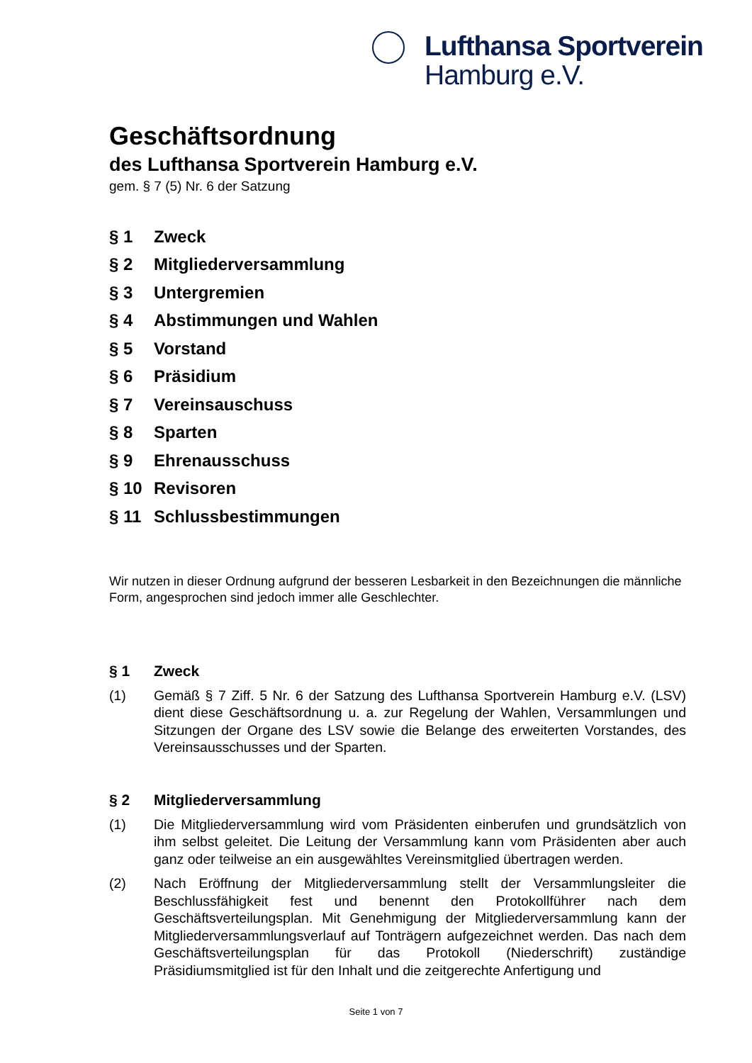Lufthansa Sportverein
Hamburg e.V.
Geschäftsordnung
des Lufthansa Sportverein Hamburg e.V.
gem. § 7 (5) Nr. 6 der Satzung
§ 1 Zweck
§ 2 Mitgliederversammlung
§ 3 Untergremien
§ 4 Abstimmungen und Wahlen
§ 5 Vorstand
§ 6 Präsidium
§ 7 Vereinsauschuss
§ 8 Sparten
§ 9 Ehrenausschuss
§ 10 Revisoren
§ 11 Schlussbestimmungen
Wir nutzen in dieser Ordnung aufgrund der besseren Lesbarkeit in den Bezeichnungen die männliche Form, angesprochen sind jedoch immer alle Geschlechter.
§ 1 Zweck
(1) Gemäß § 7 Ziff. 5 Nr. 6 der Satzung des Lufthansa Sportverein Hamburg e.V. (LSV) dient diese Geschäftsordnung u. a. zur Regelung der Wahlen, Versammlungen und Sitzungen der Organe des LSV sowie die Belange des erweiterten Vorstandes, des Vereinsausschusses und der Sparten.
§ 2 Mitgliederversammlung
(1) Die Mitgliederversammlung wird vom Präsidenten einberufen und grundsätzlich von ihm selbst geleitet. Die Leitung der Versammlung kann vom Präsidenten aber auch ganz oder teilweise an ein ausgewähltes Vereinsmitglied übertragen werden.
(2) Nach Eröffnung der Mitgliederversammlung stellt der Versammlungsleiter die Beschlussfähigkeit fest und benennt den Protokollführer nach dem Geschäftsverteilungsplan. Mit Genehmigung der Mitgliederversammlung kann der Mitgliederversammlungsverlauf auf Tonträgern aufgezeichnet werden. Das nach dem Geschäftsverteilungsplan für das Protokoll (Niederschrift) zuständige Präsidiumsmitglied ist für den Inhalt und die zeitgerechte Anfertigung und
Seite 1 von 7